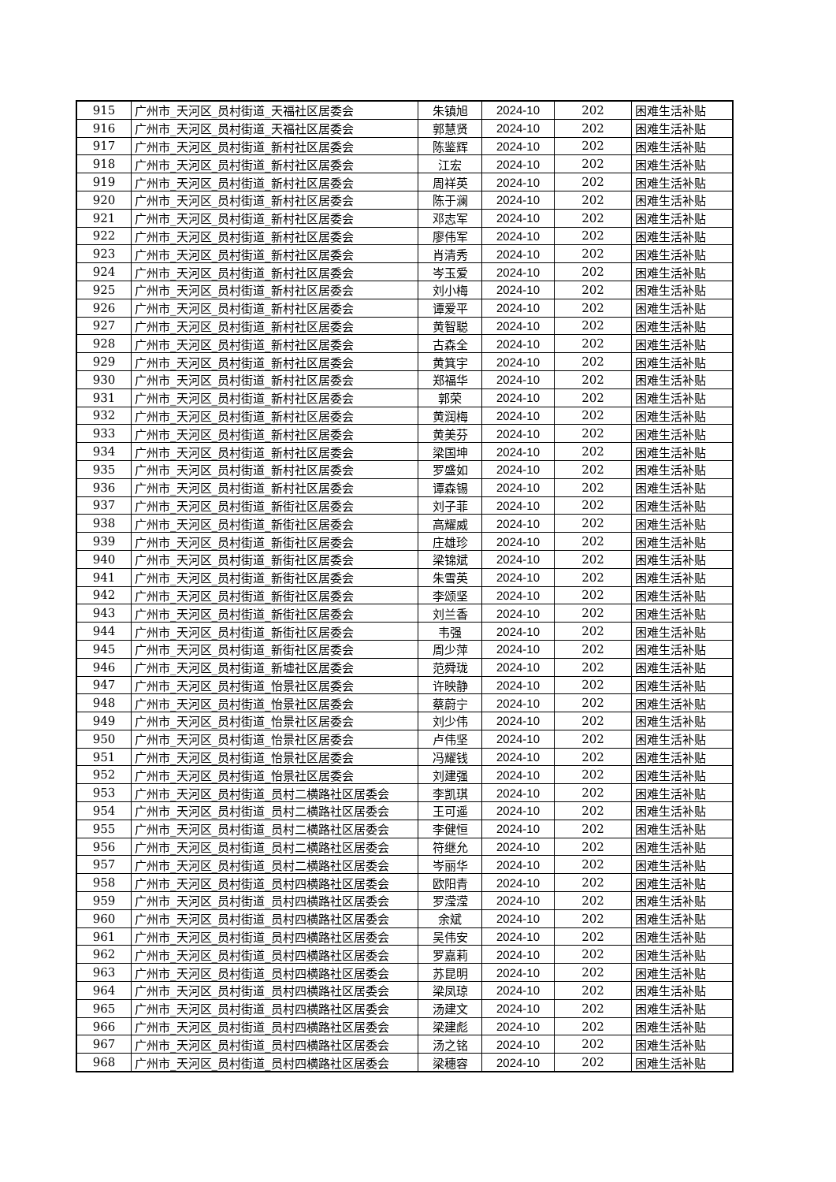| 915 | 广州市_天河区_员村街道_天福社区居委会 | 朱镇旭 | 2024-10 | 202 | 困难生活补贴 |
| 916 | 广州市_天河区_员村街道_天福社区居委会 | 郭慧贤 | 2024-10 | 202 | 困难生活补贴 |
| 917 | 广州市_天河区_员村街道_新村社区居委会 | 陈鉴辉 | 2024-10 | 202 | 困难生活补贴 |
| 918 | 广州市_天河区_员村街道_新村社区居委会 | 江宏 | 2024-10 | 202 | 困难生活补贴 |
| 919 | 广州市_天河区_员村街道_新村社区居委会 | 周祥英 | 2024-10 | 202 | 困难生活补贴 |
| 920 | 广州市_天河区_员村街道_新村社区居委会 | 陈于澜 | 2024-10 | 202 | 困难生活补贴 |
| 921 | 广州市_天河区_员村街道_新村社区居委会 | 邓志军 | 2024-10 | 202 | 困难生活补贴 |
| 922 | 广州市_天河区_员村街道_新村社区居委会 | 廖伟军 | 2024-10 | 202 | 困难生活补贴 |
| 923 | 广州市_天河区_员村街道_新村社区居委会 | 肖清秀 | 2024-10 | 202 | 困难生活补贴 |
| 924 | 广州市_天河区_员村街道_新村社区居委会 | 岑玉爱 | 2024-10 | 202 | 困难生活补贴 |
| 925 | 广州市_天河区_员村街道_新村社区居委会 | 刘小梅 | 2024-10 | 202 | 困难生活补贴 |
| 926 | 广州市_天河区_员村街道_新村社区居委会 | 谭爱平 | 2024-10 | 202 | 困难生活补贴 |
| 927 | 广州市_天河区_员村街道_新村社区居委会 | 黄智聪 | 2024-10 | 202 | 困难生活补贴 |
| 928 | 广州市_天河区_员村街道_新村社区居委会 | 古森全 | 2024-10 | 202 | 困难生活补贴 |
| 929 | 广州市_天河区_员村街道_新村社区居委会 | 黄箕宇 | 2024-10 | 202 | 困难生活补贴 |
| 930 | 广州市_天河区_员村街道_新村社区居委会 | 郑福华 | 2024-10 | 202 | 困难生活补贴 |
| 931 | 广州市_天河区_员村街道_新村社区居委会 | 郭荣 | 2024-10 | 202 | 困难生活补贴 |
| 932 | 广州市_天河区_员村街道_新村社区居委会 | 黄润梅 | 2024-10 | 202 | 困难生活补贴 |
| 933 | 广州市_天河区_员村街道_新村社区居委会 | 黄美芬 | 2024-10 | 202 | 困难生活补贴 |
| 934 | 广州市_天河区_员村街道_新村社区居委会 | 梁国坤 | 2024-10 | 202 | 困难生活补贴 |
| 935 | 广州市_天河区_员村街道_新村社区居委会 | 罗盛如 | 2024-10 | 202 | 困难生活补贴 |
| 936 | 广州市_天河区_员村街道_新村社区居委会 | 谭森锡 | 2024-10 | 202 | 困难生活补贴 |
| 937 | 广州市_天河区_员村街道_新街社区居委会 | 刘子菲 | 2024-10 | 202 | 困难生活补贴 |
| 938 | 广州市_天河区_员村街道_新街社区居委会 | 高耀威 | 2024-10 | 202 | 困难生活补贴 |
| 939 | 广州市_天河区_员村街道_新街社区居委会 | 庄雄珍 | 2024-10 | 202 | 困难生活补贴 |
| 940 | 广州市_天河区_员村街道_新街社区居委会 | 梁锦斌 | 2024-10 | 202 | 困难生活补贴 |
| 941 | 广州市_天河区_员村街道_新街社区居委会 | 朱雪英 | 2024-10 | 202 | 困难生活补贴 |
| 942 | 广州市_天河区_员村街道_新街社区居委会 | 李颂坚 | 2024-10 | 202 | 困难生活补贴 |
| 943 | 广州市_天河区_员村街道_新街社区居委会 | 刘兰香 | 2024-10 | 202 | 困难生活补贴 |
| 944 | 广州市_天河区_员村街道_新街社区居委会 | 韦强 | 2024-10 | 202 | 困难生活补贴 |
| 945 | 广州市_天河区_员村街道_新街社区居委会 | 周少萍 | 2024-10 | 202 | 困难生活补贴 |
| 946 | 广州市_天河区_员村街道_新墟社区居委会 | 范舜珑 | 2024-10 | 202 | 困难生活补贴 |
| 947 | 广州市_天河区_员村街道_怡景社区居委会 | 许映静 | 2024-10 | 202 | 困难生活补贴 |
| 948 | 广州市_天河区_员村街道_怡景社区居委会 | 蔡蔚宁 | 2024-10 | 202 | 困难生活补贴 |
| 949 | 广州市_天河区_员村街道_怡景社区居委会 | 刘少伟 | 2024-10 | 202 | 困难生活补贴 |
| 950 | 广州市_天河区_员村街道_怡景社区居委会 | 卢伟坚 | 2024-10 | 202 | 困难生活补贴 |
| 951 | 广州市_天河区_员村街道_怡景社区居委会 | 冯耀钱 | 2024-10 | 202 | 困难生活补贴 |
| 952 | 广州市_天河区_员村街道_怡景社区居委会 | 刘建强 | 2024-10 | 202 | 困难生活补贴 |
| 953 | 广州市_天河区_员村街道_员村二横路社区居委会 | 李凯琪 | 2024-10 | 202 | 困难生活补贴 |
| 954 | 广州市_天河区_员村街道_员村二横路社区居委会 | 王可遥 | 2024-10 | 202 | 困难生活补贴 |
| 955 | 广州市_天河区_员村街道_员村二横路社区居委会 | 李健恒 | 2024-10 | 202 | 困难生活补贴 |
| 956 | 广州市_天河区_员村街道_员村二横路社区居委会 | 符继允 | 2024-10 | 202 | 困难生活补贴 |
| 957 | 广州市_天河区_员村街道_员村二横路社区居委会 | 岑丽华 | 2024-10 | 202 | 困难生活补贴 |
| 958 | 广州市_天河区_员村街道_员村四横路社区居委会 | 欧阳青 | 2024-10 | 202 | 困难生活补贴 |
| 959 | 广州市_天河区_员村街道_员村四横路社区居委会 | 罗滢滢 | 2024-10 | 202 | 困难生活补贴 |
| 960 | 广州市_天河区_员村街道_员村四横路社区居委会 | 余斌 | 2024-10 | 202 | 困难生活补贴 |
| 961 | 广州市_天河区_员村街道_员村四横路社区居委会 | 吴伟安 | 2024-10 | 202 | 困难生活补贴 |
| 962 | 广州市_天河区_员村街道_员村四横路社区居委会 | 罗嘉莉 | 2024-10 | 202 | 困难生活补贴 |
| 963 | 广州市_天河区_员村街道_员村四横路社区居委会 | 苏昆明 | 2024-10 | 202 | 困难生活补贴 |
| 964 | 广州市_天河区_员村街道_员村四横路社区居委会 | 梁凤琼 | 2024-10 | 202 | 困难生活补贴 |
| 965 | 广州市_天河区_员村街道_员村四横路社区居委会 | 汤建文 | 2024-10 | 202 | 困难生活补贴 |
| 966 | 广州市_天河区_员村街道_员村四横路社区居委会 | 梁建彪 | 2024-10 | 202 | 困难生活补贴 |
| 967 | 广州市_天河区_员村街道_员村四横路社区居委会 | 汤之铭 | 2024-10 | 202 | 困难生活补贴 |
| 968 | 广州市_天河区_员村街道_员村四横路社区居委会 | 梁穗容 | 2024-10 | 202 | 困难生活补贴 |